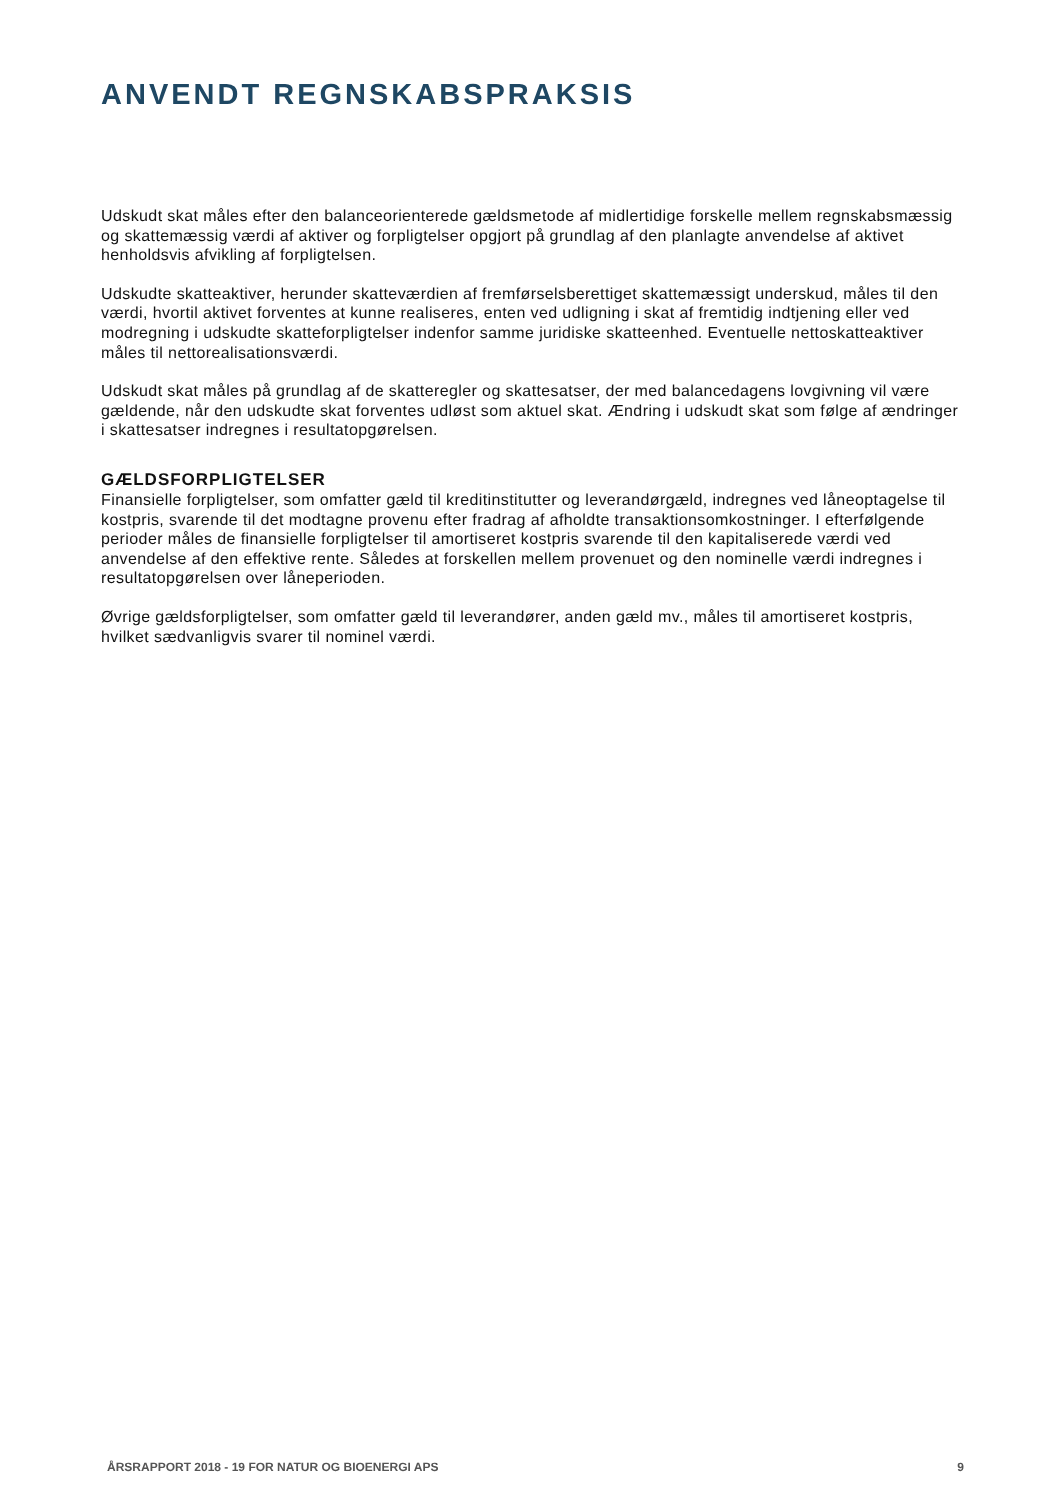ANVENDT REGNSKABSPRAKSIS
Udskudt skat måles efter den balanceorienterede gældsmetode af midlertidige forskelle mellem regnskabsmæssig og skattemæssig værdi af aktiver og forpligtelser opgjort på grundlag af den planlagte anvendelse af aktivet henholdsvis afvikling af forpligtelsen.
Udskudte skatteaktiver, herunder skatteværdien af fremførselsberettiget skattemæssigt underskud, måles til den værdi, hvortil aktivet forventes at kunne realiseres, enten ved udligning i skat af fremtidig indtjening eller ved modregning i udskudte skatteforpligtelser indenfor samme juridiske skatteenhed. Eventuelle nettoskatteaktiver måles til nettorealisationsværdi.
Udskudt skat måles på grundlag af de skatteregler og skattesatser, der med balancedagens lovgivning vil være gældende, når den udskudte skat forventes udløst som aktuel skat. Ændring i udskudt skat som følge af ændringer i skattesatser indregnes i resultatopgørelsen.
GÆLDSFORPLIGTELSER
Finansielle forpligtelser, som omfatter gæld til kreditinstitutter og leverandørgæld, indregnes ved låneoptagelse til kostpris, svarende til det modtagne provenu efter fradrag af afholdte transaktionsomkostninger. I efterfølgende perioder måles de finansielle forpligtelser til amortiseret kostpris svarende til den kapitaliserede værdi ved anvendelse af den effektive rente. Således at forskellen mellem provenuet og den nominelle værdi indregnes i resultatopgørelsen over låneperioden.
Øvrige gældsforpligtelser, som omfatter gæld til leverandører, anden gæld mv., måles til amortiseret kostpris, hvilket sædvanligvis svarer til nominel værdi.
ÅRSRAPPORT 2018 - 19 FOR NATUR OG BIOENERGI APS 9